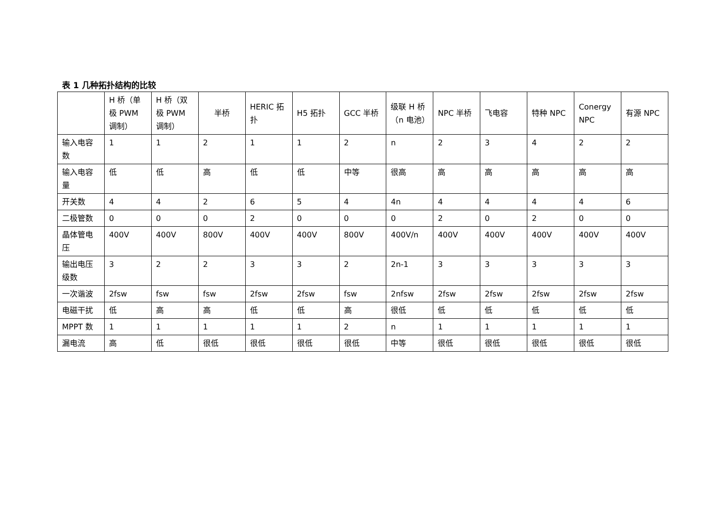表 1 几种拓扑结构的比较
| | H 桥（单极 PWM 调制） | H 桥（双极 PWM 调制） | 半桥 | HERIC 拓扑 | H5 拓扑 | GCC 半桥 | 级联 H 桥（n 电池） | NPC 半桥 | 飞电容 | 特种 NPC | Conergy NPC | 有源 NPC |
| --- | --- | --- | --- | --- | --- | --- | --- | --- | --- | --- | --- | --- |
| 输入电容数 | 1 | 1 | 2 | 1 | 1 | 2 | n | 2 | 3 | 4 | 2 | 2 |
| 输入电容量 | 低 | 低 | 高 | 低 | 低 | 中等 | 很高 | 高 | 高 | 高 | 高 | 高 |
| 开关数 | 4 | 4 | 2 | 6 | 5 | 4 | 4n | 4 | 4 | 4 | 4 | 6 |
| 二极管数 | 0 | 0 | 0 | 2 | 0 | 0 | 0 | 2 | 0 | 2 | 0 | 0 |
| 晶体管电压 | 400V | 400V | 800V | 400V | 400V | 800V | 400V/n | 400V | 400V | 400V | 400V | 400V |
| 输出电压级数 | 3 | 2 | 2 | 3 | 3 | 2 | 2n-1 | 3 | 3 | 3 | 3 | 3 |
| 一次谐波 | 2fsw | fsw | fsw | 2fsw | 2fsw | fsw | 2nfsw | 2fsw | 2fsw | 2fsw | 2fsw | 2fsw |
| 电磁干扰 | 低 | 高 | 高 | 低 | 低 | 高 | 很低 | 低 | 低 | 低 | 低 | 低 |
| MPPT 数 | 1 | 1 | 1 | 1 | 1 | 2 | n | 1 | 1 | 1 | 1 | 1 |
| 漏电流 | 高 | 低 | 很低 | 很低 | 很低 | 很低 | 中等 | 很低 | 很低 | 很低 | 很低 | 很低 |